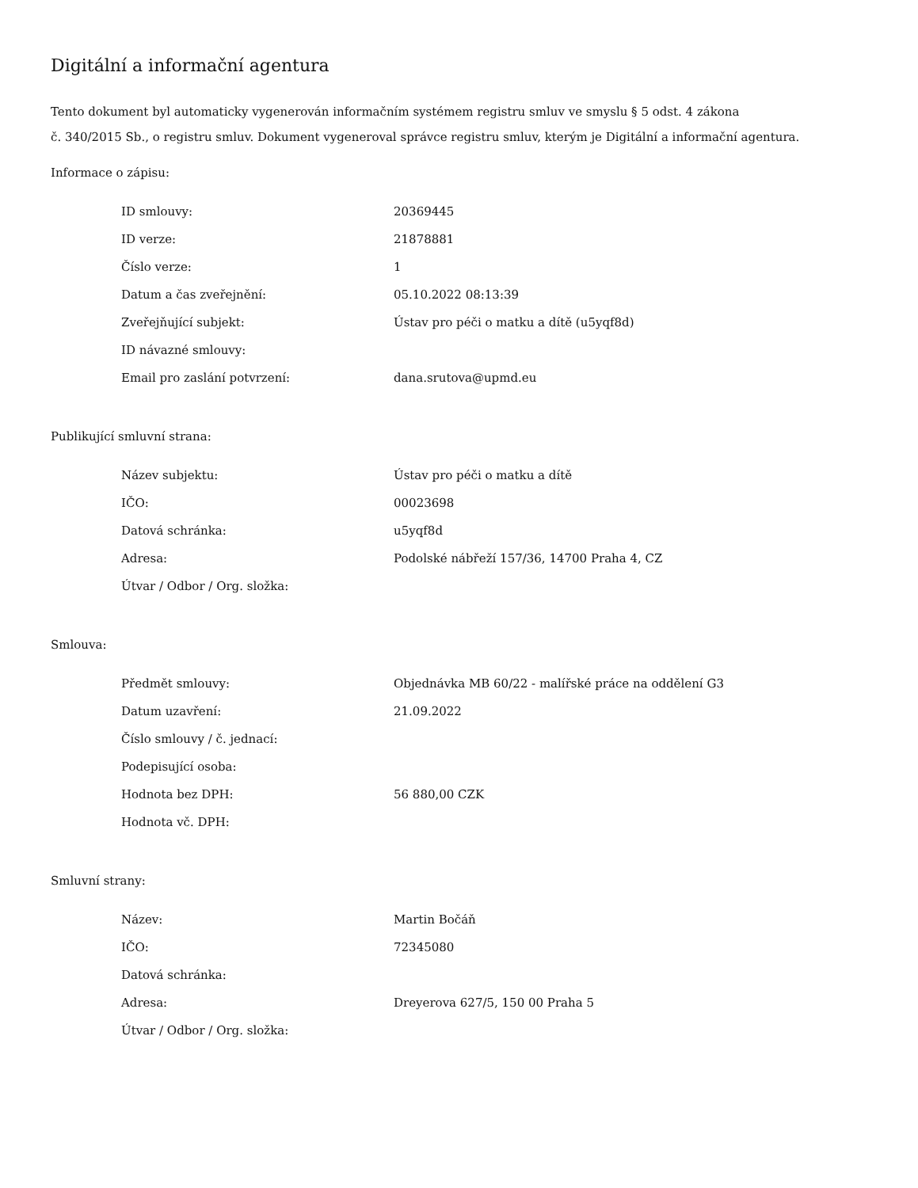Digitální a informační agentura
Tento dokument byl automaticky vygenerován informačním systémem registru smluv ve smyslu § 5 odst. 4 zákona
č. 340/2015 Sb., o registru smluv. Dokument vygeneroval správce registru smluv, kterým je Digitální a informační agentura.
Informace o zápisu:
| ID smlouvy: | 20369445 |
| ID verze: | 21878881 |
| Číslo verze: | 1 |
| Datum a čas zveřejnění: | 05.10.2022 08:13:39 |
| Zveřejňující subjekt: | Ústav pro péči o matku a dítě (u5yqf8d) |
| ID návazné smlouvy: | |
| Email pro zaslání potvrzení: | dana.srutova@upmd.eu |
Publikující smluvní strana:
| Název subjektu: | Ústav pro péči o matku a dítě |
| IČO: | 00023698 |
| Datová schránka: | u5yqf8d |
| Adresa: | Podolské nábřeží 157/36, 14700 Praha 4, CZ |
| Útvar / Odbor / Org. složka: | |
Smlouva:
| Předmět smlouvy: | Objednávka MB 60/22 - malířské práce na oddělení G3 |
| Datum uzavření: | 21.09.2022 |
| Číslo smlouvy / č. jednací: | |
| Podepisující osoba: | |
| Hodnota bez DPH: | 56 880,00 CZK |
| Hodnota vč. DPH: | |
Smluvní strany:
| Název: | Martin Bočáň |
| IČO: | 72345080 |
| Datová schránka: | |
| Adresa: | Dreyerova 627/5, 150 00 Praha 5 |
| Útvar / Odbor / Org. složka: | |